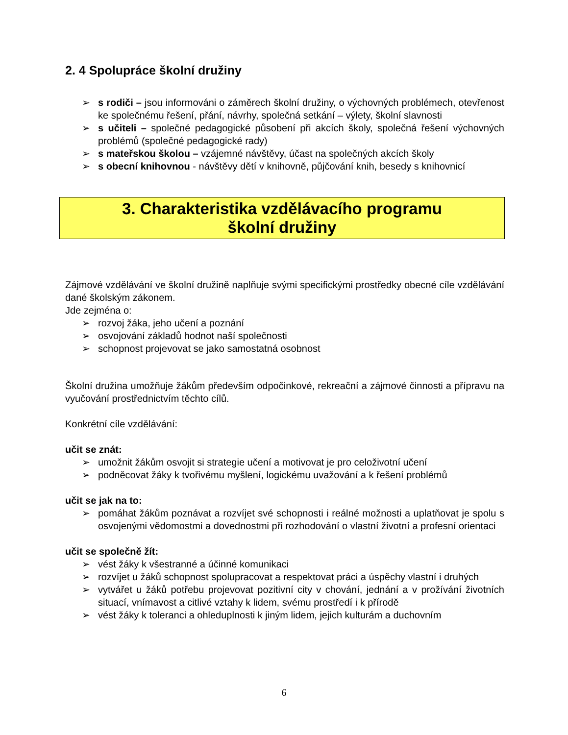2. 4 Spolupráce školní družiny
➢ s rodiči – jsou informováni o záměrech školní družiny, o výchovných problémech, otevřenost ke společnému řešení, přání, návrhy, společná setkání – výlety, školní slavnosti
➢ s učiteli – společné pedagogické působení při akcích školy, společná řešení výchovných problémů (společné pedagogické rady)
➢ s mateřskou školou – vzájemné návštěvy, účast na společných akcích školy
➢ s obecní knihovnou - návštěvy dětí v knihovně, půjčování knih, besedy s knihovnicí
3. Charakteristika vzdělávacího programu
školní družiny
Zájmové vzdělávání ve školní družině naplňuje svými specifickými prostředky obecné cíle vzdělávání dané školským zákonem.
Jde zejména o:
➢ rozvoj žáka, jeho učení a poznání
➢ osvojování základů hodnot naší společnosti
➢ schopnost projevovat se jako samostatná osobnost
Školní družina umožňuje žákům především odpočinkové, rekreační a zájmové činnosti a přípravu na vyučování prostřednictvím těchto cílů.
Konkrétní cíle vzdělávání:
učit se znát:
➢ umožnit žákům osvojit si strategie učení a motivovat je pro celoživotní učení
➢ podněcovat žáky k tvořivému myšlení, logickému uvažování a k řešení problémů
učit se jak na to:
➢ pomáhat žákům poznávat a rozvíjet své schopnosti i reálné možnosti a uplatňovat je spolu s osvojenými vědomostmi a dovednostmi při rozhodování o vlastní životní a profesní orientaci
učit se společně žít:
➢ vést žáky k všestranné a účinné komunikaci
➢ rozvíjet u žáků schopnost spolupracovat a respektovat práci a úspěchy vlastní i druhých
➢ vytvářet u žáků potřebu projevovat pozitivní city v chování, jednání a v prožívání životních situací, vnímavost a citlivé vztahy k lidem, svému prostředí i k přírodě
➢ vést žáky k toleranci a ohleduplnosti k jiným lidem, jejich kulturám a duchovním
6